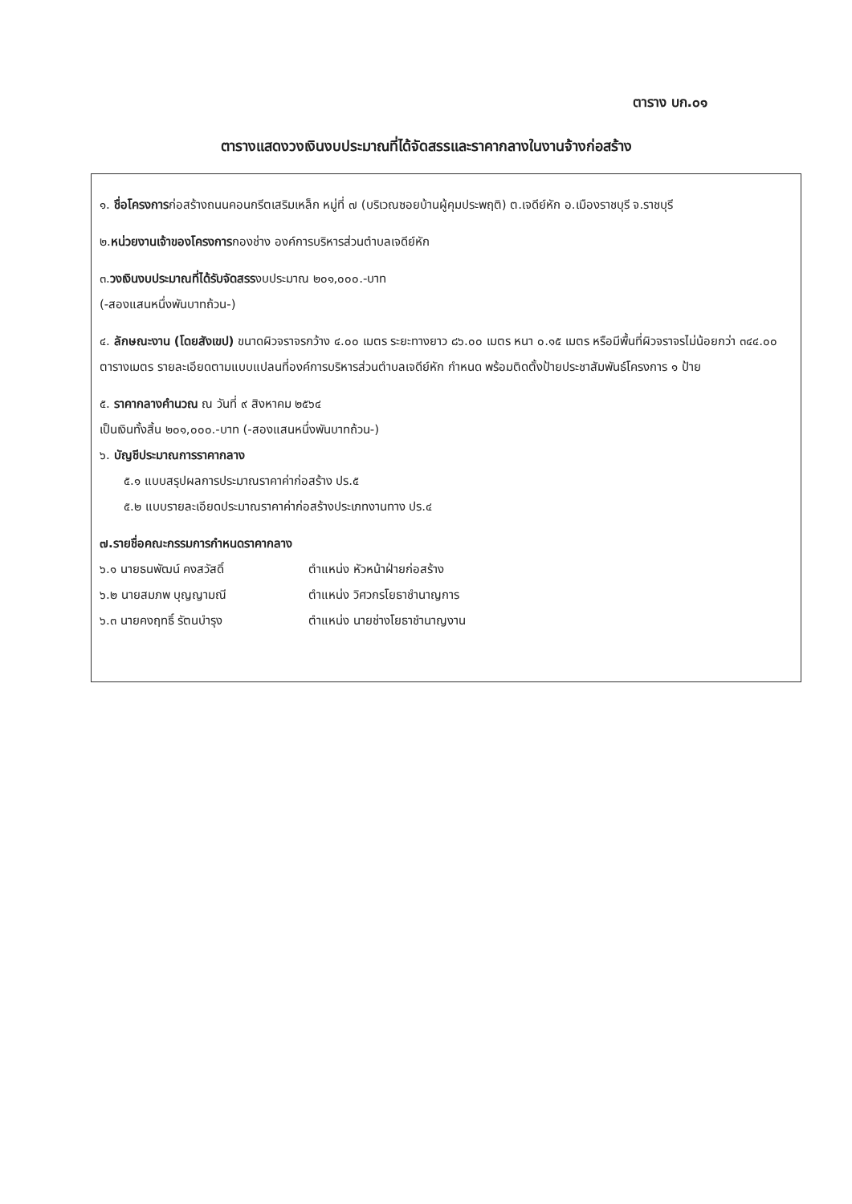ตาราง บก.๐๑
ตารางแสดงวงเงินงบประมาณที่ได้จัดสรรและราคากลางในงานจ้างก่อสร้าง
๑. ชื่อโครงการก่อสร้างถนนคอนกรีตเสริมเหล็ก หมู่ที่ ๗ (บริเวณซอยบ้านผู้คุมประพฤติ) ต.เจดีย์หัก อ.เมืองราชบุรี จ.ราชบุรี
๒.หน่วยงานเจ้าของโครงการกองช่าง องค์การบริหารส่วนตำบลเจดีย์หัก
๓.วงเงินงบประมาณที่ได้รับจัดสรรงบประมาณ ๒๐๑,๐๐๐.-บาท
(-สองแสนหนึ่งพันบาทถ้วน-)
๔. ลักษณะงาน (โดยสังเขป) ขนาดผิวจราจรกว้าง ๔.๐๐ เมตร ระยะทางยาว ๘๖.๐๐ เมตร หนา ๐.๑๕ เมตร หรือมีพื้นที่ผิวจราจรไม่น้อยกว่า ๓๔๔.๐๐ ตารางเมตร รายละเอียดตามแบบแปลนที่องค์การบริหารส่วนตำบลเจดีย์หัก กำหนด พร้อมติดตั้งป้ายประชาสัมพันธ์โครงการ ๑ ป้าย
๕. ราคากลางคำนวณ ณ วันที่ ๙ สิงหาคม ๒๕๖๔
เป็นเงินทั้งสิ้น ๒๐๑,๐๐๐.-บาท (-สองแสนหนึ่งพันบาทถ้วน-)
๖. บัญชีประมาณการราคากลาง
๕.๑ แบบสรุปผลการประมาณราคาค่าก่อสร้าง ปร.๕
๕.๒ แบบรายละเอียดประมาณราคาค่าก่อสร้างประเภทงานทาง ปร.๔
๗.รายชื่อคณะกรรมการกำหนดราคากลาง
๖.๑ นายธนพัฒน์ คงสวัสดิ์ ตำแหน่ง หัวหน้าฝ่ายก่อสร้าง
๖.๒ นายสมภพ บุญญามณี ตำแหน่ง วิศวกรโยธาชำนาญการ
๖.๓ นายคงฤทธิ์ รัตนบำรุง ตำแหน่ง นายช่างโยธาชำนาญงาน